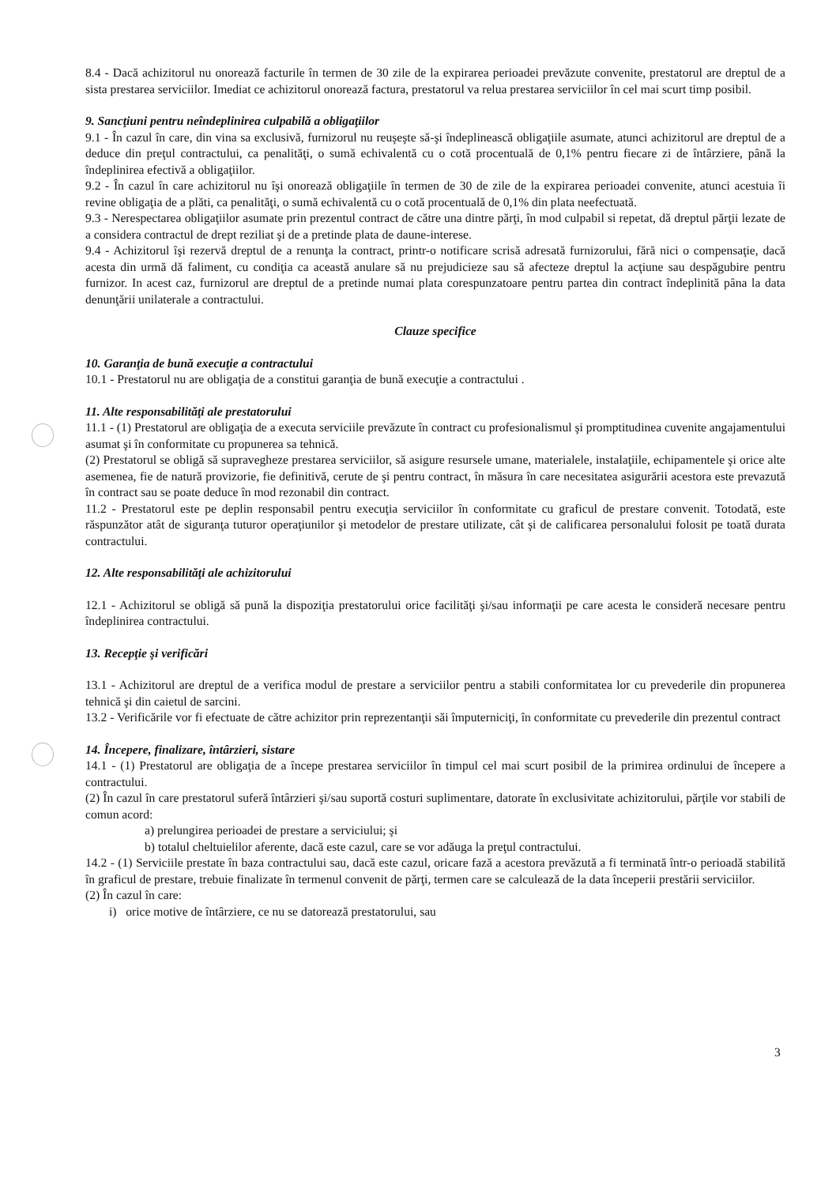8.4 - Dacă achizitorul nu onorează facturile în termen de 30 zile de la expirarea perioadei prevăzute convenite, prestatorul are dreptul de a sista prestarea serviciilor. Imediat ce achizitorul onorează factura, prestatorul va relua prestarea serviciilor în cel mai scurt timp posibil.
9. Sancţiuni pentru neîndeplinirea culpabilă a obligaţiilor
9.1 - În cazul în care, din vina sa exclusivă, furnizorul nu reuşeşte să-şi îndeplinească obligaţiile asumate, atunci achizitorul are dreptul de a deduce din preţul contractului, ca penalităţi, o sumă echivalentă cu o cotă procentuală de 0,1% pentru fiecare zi de întârziere, până la îndeplinirea efectivă a obligaţiilor.
9.2 - În cazul în care achizitorul nu îşi onorează obligaţiile în termen de 30 de zile de la expirarea perioadei convenite, atunci acestuia îi revine obligaţia de a plăti, ca penalităţi, o sumă echivalentă cu o cotă procentuală de 0,1% din plata neefectuată.
9.3 - Nerespectarea obligaţiilor asumate prin prezentul contract de către una dintre părţi, în mod culpabil si repetat, dă dreptul părţii lezate de a considera contractul de drept reziliat şi de a pretinde plata de daune-interese.
9.4 - Achizitorul îşi rezervă dreptul de a renunţa la contract, printr-o notificare scrisă adresată furnizorului, fără nici o compensaţie, dacă acesta din urmă dă faliment, cu condiţia ca această anulare să nu prejudicieze sau să afecteze dreptul la acţiune sau despăgubire pentru furnizor. In acest caz, furnizorul are dreptul de a pretinde numai plata corespunzatoare pentru partea din contract îndeplinită pâna la data denunţării unilaterale a contractului.
Clauze specifice
10. Garanţia de bună execuţie a contractului
10.1 - Prestatorul nu are obligaţia de a constitui garanţia de bună execuţie a contractului .
11. Alte responsabilităţi ale prestatorului
11.1 - (1) Prestatorul are obligaţia de a executa serviciile prevăzute în contract cu profesionalismul şi promptitudinea cuvenite angajamentului asumat şi în conformitate cu propunerea sa tehnică.
(2) Prestatorul se obligă să supravegheze prestarea serviciilor, să asigure resursele umane, materialele, instalaţiile, echipamentele şi orice alte asemenea, fie de natură provizorie, fie definitivă, cerute de şi pentru contract, în măsura în care necesitatea asigurării acestora este prevazută în contract sau se poate deduce în mod rezonabil din contract.
11.2 - Prestatorul este pe deplin responsabil pentru execuţia serviciilor în conformitate cu graficul de prestare convenit. Totodată, este răspunzător atât de siguranţa tuturor operaţiunilor şi metodelor de prestare utilizate, cât şi de calificarea personalului folosit pe toată durata contractului.
12. Alte responsabilităţi ale achizitorului
12.1 - Achizitorul se obligă să pună la dispoziţia prestatorului orice facilităţi şi/sau informaţii pe care acesta le consideră necesare pentru îndeplinirea contractului.
13. Recepţie şi verificări
13.1 - Achizitorul are dreptul de a verifica modul de prestare a serviciilor pentru a stabili conformitatea lor cu prevederile din propunerea tehnică şi din caietul de sarcini.
13.2 - Verificările vor fi efectuate de către achizitor prin reprezentanţii săi împuterniciţi, în conformitate cu prevederile din prezentul contract
14. Începere, finalizare, întârzieri, sistare
14.1 - (1) Prestatorul are obligaţia de a începe prestarea serviciilor în timpul cel mai scurt posibil de la primirea ordinului de începere a contractului.
(2) În cazul în care prestatorul suferă întârzieri şi/sau suportă costuri suplimentare, datorate în exclusivitate achizitorului, părţile vor stabili de comun acord:
a) prelungirea perioadei de prestare a serviciului; şi
b) totalul cheltuielilor aferente, dacă este cazul, care se vor adăuga la preţul contractului.
14.2 - (1) Serviciile prestate în baza contractului sau, dacă este cazul, oricare fază a acestora prevăzută a fi terminată într-o perioadă stabilită în graficul de prestare, trebuie finalizate în termenul convenit de părţi, termen care se calculează de la data începerii prestării serviciilor.
(2) În cazul în care:
i) orice motive de întârziere, ce nu se datorează prestatorului, sau
3